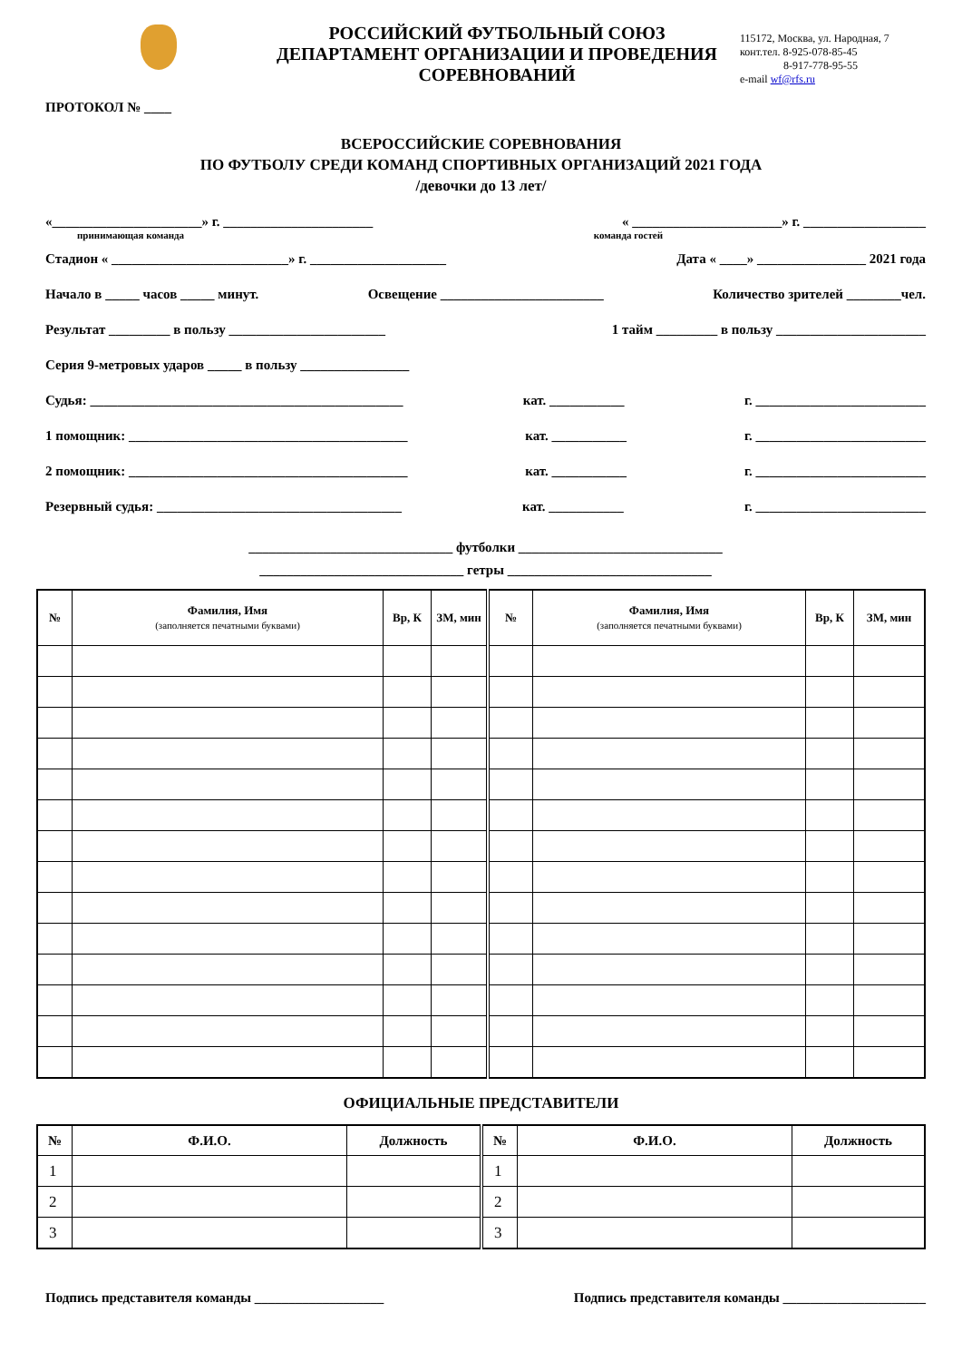РОССИЙСКИЙ ФУТБОЛЬНЫЙ СОЮЗ
ДЕПАРТАМЕНТ ОРГАНИЗАЦИИ И ПРОВЕДЕНИЯ
СОРЕВНОВАНИЙ
115172, Москва, ул. Народная, 7
конт.тел. 8-925-078-85-45
8-917-778-95-55
e-mail wf@rfs.ru
ПРОТОКОЛ № ____
ВСЕРОССИЙСКИЕ СОРЕВНОВАНИЯ
ПО ФУТБОЛУ СРЕДИ КОМАНД СПОРТИВНЫХ ОРГАНИЗАЦИЙ 2021 ГОДА
/девочки до 13 лет/
«______________________» г. ______________________ « ______________________» г. __________________
принимающая команда команда гостей
Стадион « __________________________» г. ____________________ Дата « ____» ________________ 2021 года
Начало в _____ часов _____ минут. Освещение ________________________ Количество зрителей ________чел.
Результат _________ в пользу _______________________ 1 тайм _________ в пользу ______________________
Серия 9-метровых ударов _____ в пользу ________________
Судья: ______________________________________________ кат. ___________ г. _________________________
1 помощник: _________________________________________ кат. ___________ г. _________________________
2 помощник: _________________________________________ кат. ___________ г. _________________________
Резервный судья: ____________________________________ кат. ___________ г. _________________________
______________________________ футболки ______________________________
______________________________ гетры ______________________________
| № | Фамилия, Имя (заполняется печатными буквами) | Вр, К | ЗМ, мин | № | Фамилия, Имя (заполняется печатными буквами) | Вр, К | ЗМ, мин |
| --- | --- | --- | --- | --- | --- | --- | --- |
ОФИЦИАЛЬНЫЕ ПРЕДСТАВИТЕЛИ
| № | Ф.И.О. | Должность | № | Ф.И.О. | Должность |
| --- | --- | --- | --- | --- | --- |
| 1 | | | 1 | | |
| 2 | | | 2 | | |
| 3 | | | 3 | | |
Подпись представителя команды ___________________ Подпись представителя команды _____________________